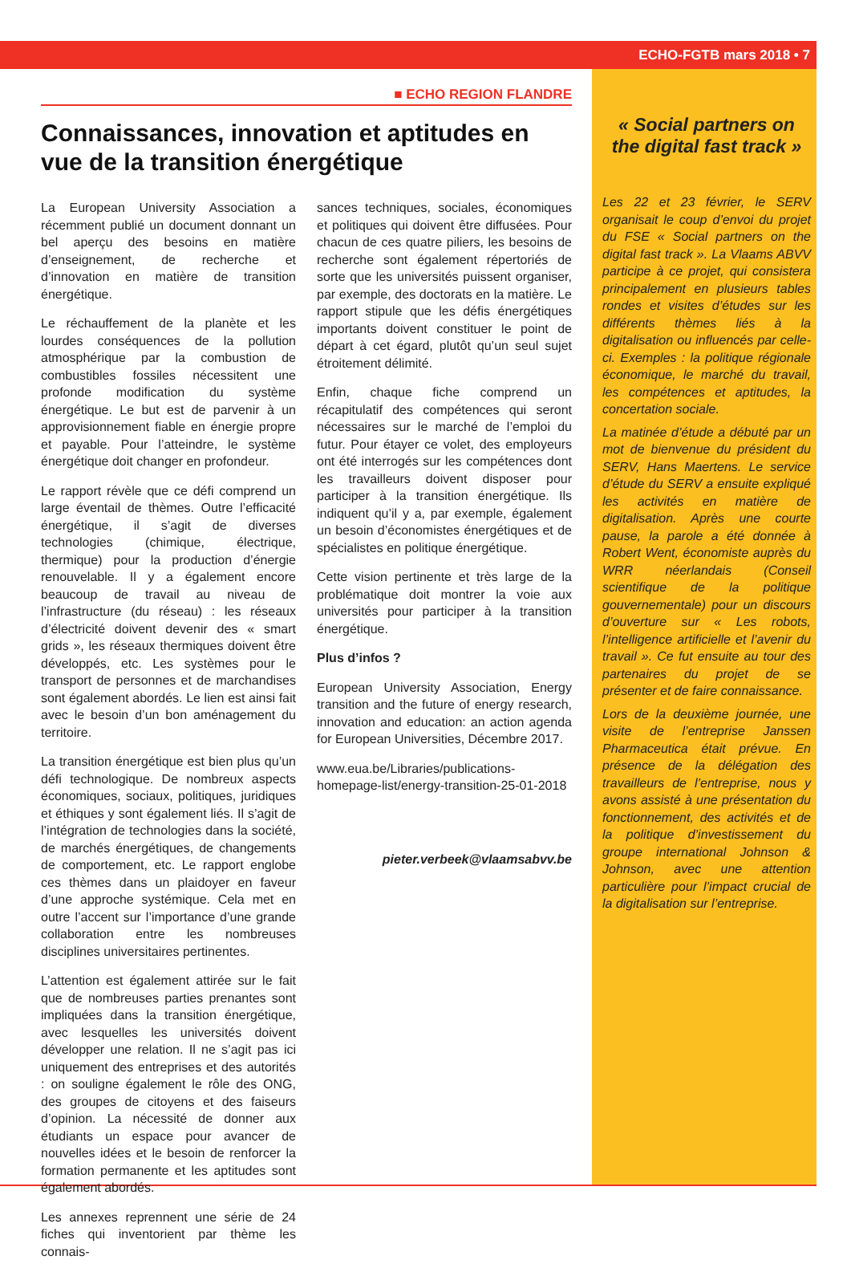ECHO-FGTB mars 2018 • 7
■ ECHO REGION FLANDRE
Connaissances, innovation et aptitudes en vue de la transition énergétique
La European University Association a récemment publié un document donnant un bel aperçu des besoins en matière d’enseignement, de recherche et d’innovation en matière de transition énergétique.
Le réchauffement de la planète et les lourdes conséquences de la pollution atmosphérique par la combustion de combustibles fossiles nécessitent une profonde modification du système énergétique. Le but est de parvenir à un approvisionnement fiable en énergie propre et payable. Pour l’atteindre, le système énergétique doit changer en profondeur.
Le rapport révèle que ce défi comprend un large éventail de thèmes. Outre l’efficacité énergétique, il s’agit de diverses technologies (chimique, électrique, thermique) pour la production d’énergie renouvelable. Il y a également encore beaucoup de travail au niveau de l’infrastructure (du réseau) : les réseaux d’électricité doivent devenir des « smart grids », les réseaux thermiques doivent être développés, etc. Les systèmes pour le transport de personnes et de marchandises sont également abordés. Le lien est ainsi fait avec le besoin d’un bon aménagement du territoire.
La transition énergétique est bien plus qu’un défi technologique. De nombreux aspects économiques, sociaux, politiques, juridiques et éthiques y sont également liés. Il s’agit de l’intégration de technologies dans la société, de marchés énergétiques, de changements de comportement, etc. Le rapport englobe ces thèmes dans un plaidoyer en faveur d’une approche systémique. Cela met en outre l’accent sur l’importance d’une grande collaboration entre les nombreuses disciplines universitaires pertinentes.
L’attention est également attirée sur le fait que de nombreuses parties prenantes sont impliquées dans la transition énergétique, avec lesquelles les universités doivent développer une relation. Il ne s’agit pas ici uniquement des entreprises et des autorités : on souligne également le rôle des ONG, des groupes de citoyens et des faiseurs d’opinion. La nécessité de donner aux étudiants un espace pour avancer de nouvelles idées et le besoin de renforcer la formation permanente et les aptitudes sont également abordés.
Les annexes reprennent une série de 24 fiches qui inventorient par thème les connais-
sances techniques, sociales, économiques et politiques qui doivent être diffusées. Pour chacun de ces quatre piliers, les besoins de recherche sont également répertoriés de sorte que les universités puissent organiser, par exemple, des doctorats en la matière. Le rapport stipule que les défis énergétiques importants doivent constituer le point de départ à cet égard, plutôt qu’un seul sujet étroitement délimité.
Enfin, chaque fiche comprend un récapitulatif des compétences qui seront nécessaires sur le marché de l’emploi du futur. Pour étayer ce volet, des employeurs ont été interrogés sur les compétences dont les travailleurs doivent disposer pour participer à la transition énergétique. Ils indiquent qu’il y a, par exemple, également un besoin d’économistes énergétiques et de spécialistes en politique énergétique.
Cette vision pertinente et très large de la problématique doit montrer la voie aux universités pour participer à la transition énergétique.
Plus d’infos ?
European University Association, Energy transition and the future of energy research, innovation and education: an action agenda for European Universities, Décembre 2017.
www.eua.be/Libraries/publications-homepage-list/energy-transition-25-01-2018
pieter.verbeek@vlaamsabvv.be
« Social partners on the digital fast track »
Les 22 et 23 février, le SERV organisait le coup d’envoi du projet du FSE « Social partners on the digital fast track ». La Vlaams ABVV participe à ce projet, qui consistera principalement en plusieurs tables rondes et visites d’études sur les différents thèmes liés à la digitalisation ou influencés par celle-ci. Exemples : la politique régionale économique, le marché du travail, les compétences et aptitudes, la concertation sociale.
La matinée d’étude a débuté par un mot de bienvenue du président du SERV, Hans Maertens. Le service d’étude du SERV a ensuite expliqué les activités en matière de digitalisation. Après une courte pause, la parole a été donnée à Robert Went, économiste auprès du WRR néerlandais (Conseil scientifique de la politique gouvernementale) pour un discours d’ouverture sur « Les robots, l’intelligence artificielle et l’avenir du travail ». Ce fut ensuite au tour des partenaires du projet de se présenter et de faire connaissance.
Lors de la deuxième journée, une visite de l’entreprise Janssen Pharmaceutica était prévue. En présence de la délégation des travailleurs de l’entreprise, nous y avons assisté à une présentation du fonctionnement, des activités et de la politique d’investissement du groupe international Johnson & Johnson, avec une attention particulière pour l’impact crucial de la digitalisation sur l’entreprise.